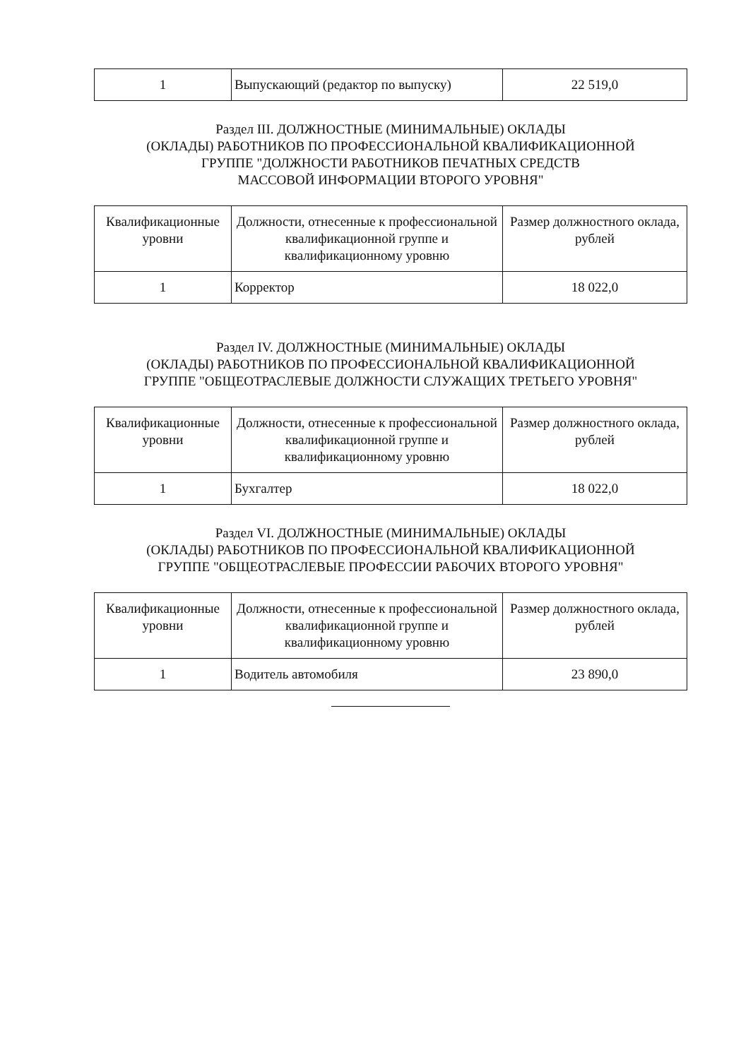| 1 | Выпускающий (редактор по выпуску) | 22 519,0 |
Раздел III. ДОЛЖНОСТНЫЕ (МИНИМАЛЬНЫЕ) ОКЛАДЫ
(ОКЛАДЫ) РАБОТНИКОВ ПО ПРОФЕССИОНАЛЬНОЙ КВАЛИФИКАЦИОННОЙ
ГРУППЕ "ДОЛЖНОСТИ РАБОТНИКОВ ПЕЧАТНЫХ СРЕДСТВ
МАССОВОЙ ИНФОРМАЦИИ ВТОРОГО УРОВНЯ"
| Квалификационные уровни | Должности, отнесенные к профессиональной квалификационной группе и квалификационному уровню | Размер должностного оклада, рублей |
| --- | --- | --- |
| 1 | Корректор | 18 022,0 |
Раздел IV. ДОЛЖНОСТНЫЕ (МИНИМАЛЬНЫЕ) ОКЛАДЫ
(ОКЛАДЫ) РАБОТНИКОВ ПО ПРОФЕССИОНАЛЬНОЙ КВАЛИФИКАЦИОННОЙ
ГРУППЕ "ОБЩЕОТРАСЛЕВЫЕ ДОЛЖНОСТИ СЛУЖАЩИХ ТРЕТЬЕГО УРОВНЯ"
| Квалификационные уровни | Должности, отнесенные к профессиональной квалификационной группе и квалификационному уровню | Размер должностного оклада, рублей |
| --- | --- | --- |
| 1 | Бухгалтер | 18 022,0 |
Раздел VI. ДОЛЖНОСТНЫЕ (МИНИМАЛЬНЫЕ) ОКЛАДЫ
(ОКЛАДЫ) РАБОТНИКОВ ПО ПРОФЕССИОНАЛЬНОЙ КВАЛИФИКАЦИОННОЙ
ГРУППЕ "ОБЩЕОТРАСЛЕВЫЕ ПРОФЕССИИ РАБОЧИХ ВТОРОГО УРОВНЯ"
| Квалификационные уровни | Должности, отнесенные к профессиональной квалификационной группе и квалификационному уровню | Размер должностного оклада, рублей |
| --- | --- | --- |
| 1 | Водитель автомобиля | 23 890,0 |